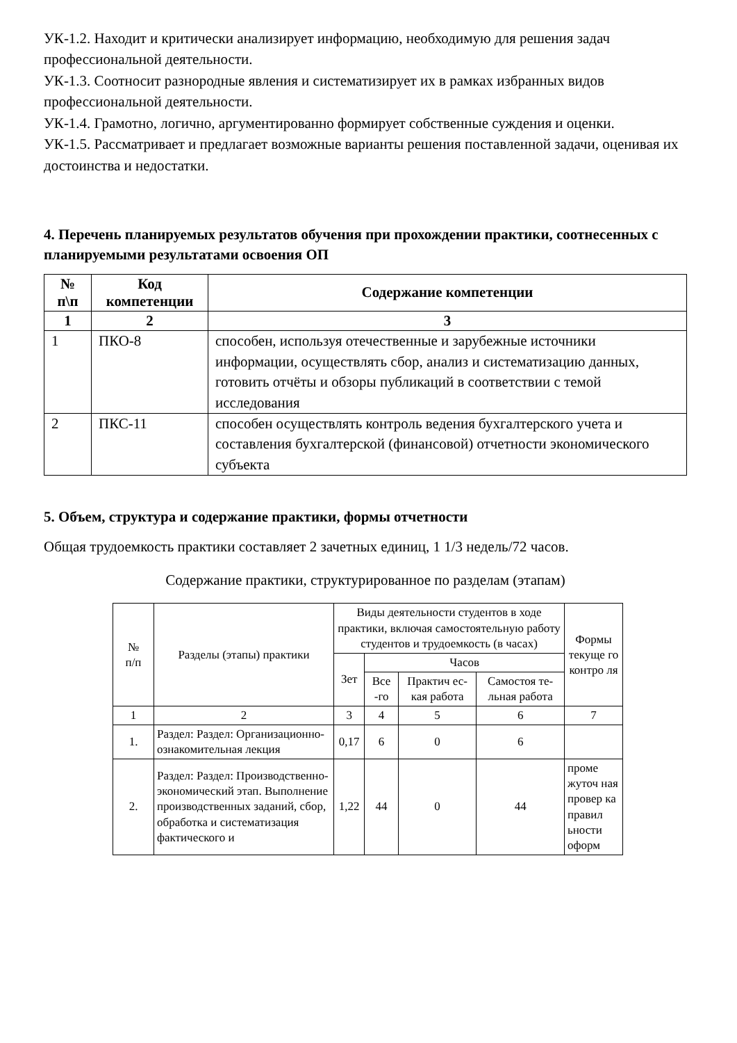УК-1.2. Находит и критически анализирует информацию, необходимую для решения задач
профессиональной деятельности.
УК-1.3. Соотносит разнородные явления и систематизирует их в рамках избранных видов профессиональной деятельности.
УК-1.4. Грамотно, логично, аргументированно формирует собственные суждения и оценки.
УК-1.5. Рассматривает и предлагает возможные варианты решения поставленной задачи, оценивая их достоинства и недостатки.
4. Перечень планируемых результатов обучения при прохождении практики, соотнесенных с планируемыми результатами освоения ОП
| № п\п | Код компетенции | Содержание компетенции |
| --- | --- | --- |
| 1 | 2 | 3 |
| 1 | ПКО-8 | способен, используя отечественные и зарубежные источники информации, осуществлять сбор, анализ и систематизацию данных, готовить отчёты и обзоры публикаций в соответствии с темой исследования |
| 2 | ПКС-11 | способен осуществлять контроль ведения бухгалтерского учета и составления бухгалтерской (финансовой) отчетности экономического субъекта |
5. Объем, структура и содержание практики, формы отчетности
Общая трудоемкость практики составляет 2 зачетных единиц, 1 1/3 недель/72 часов.
Содержание практики, структурированное по разделам (этапам)
| № п/п | Разделы (этапы) практики | Виды деятельности студентов в ходе практики, включая самостоятельную работу студентов и трудоемкость (в часах) | | | | Формы текуще го контро ля |
| | | Зет | Часов | | | |
| | | | Все -го | Практич ес-кая работа | Самостоя те-льная работа | |
| 1 | 2 | 3 | 4 | 5 | 6 | 7 |
| 1. | Раздел: Раздел: Организационно-ознакомительная лекция | 0,17 | 6 | 0 | 6 | |
| 2. | Раздел: Раздел: Производственно-экономический этап. Выполнение производственных заданий, сбор, обработка и систематизация фактического и | 1,22 | 44 | 0 | 44 | проме жуточ ная провер ка правил ьности оформ |